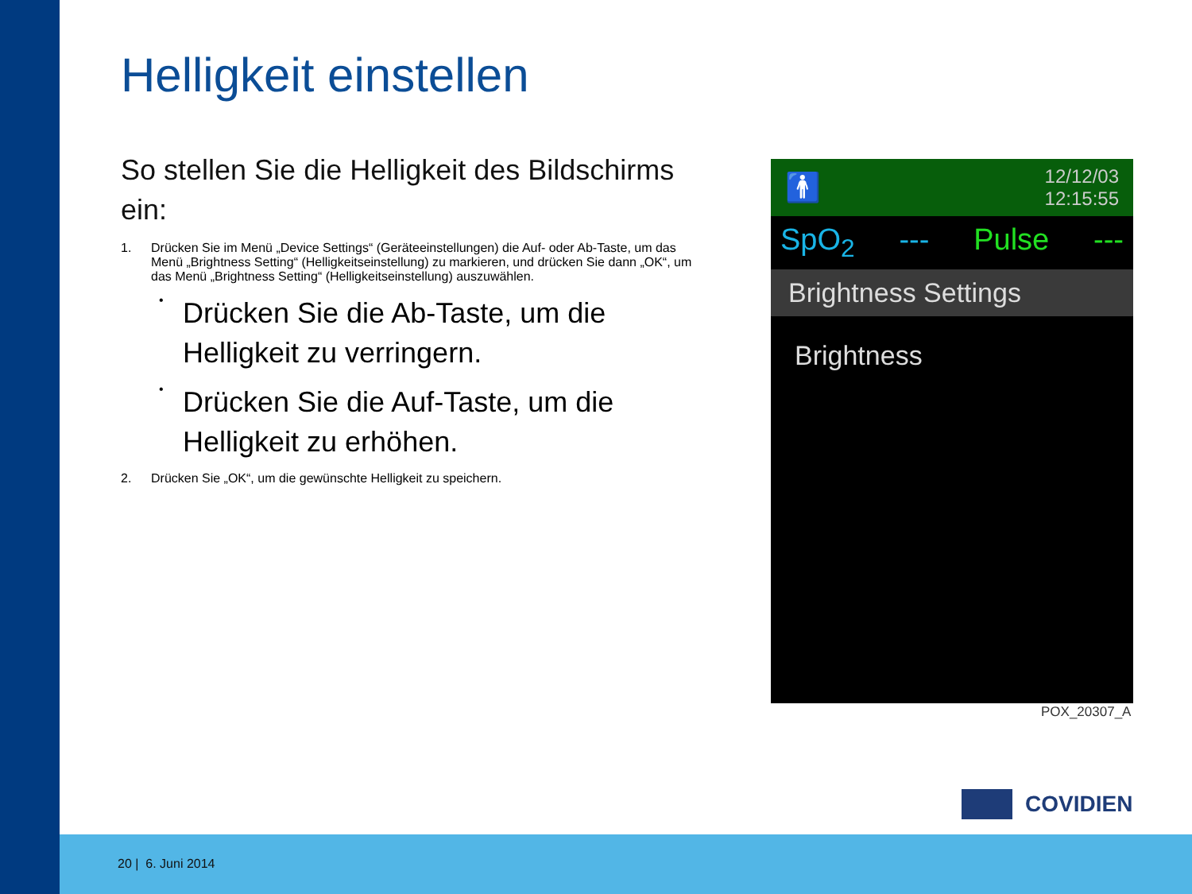Helligkeit einstellen
So stellen Sie die Helligkeit des Bildschirms ein:
1. Drücken Sie im Menü „Device Settings“ (Geräteeinstellungen) die Auf- oder Ab-Taste, um das Menü „Brightness Setting“ (Helligkeitseinstellung) zu markieren, und drücken Sie dann „OK“, um das Menü „Brightness Setting“ (Helligkeitseinstellung) auszuwählen.
• Drücken Sie die Ab-Taste, um die Helligkeit zu verringern.
• Drücken Sie die Auf-Taste, um die Helligkeit zu erhöhen.
2. Drücken Sie „OK“, um die gewünschte Helligkeit zu speichern.
🚹 12/12/03
12:15:55
SpO<sub>2</sub> --- Pulse ---
Brightness Settings
Brightness
POX_20307_A
COVIDIEN
20 | 6. Juni 2014